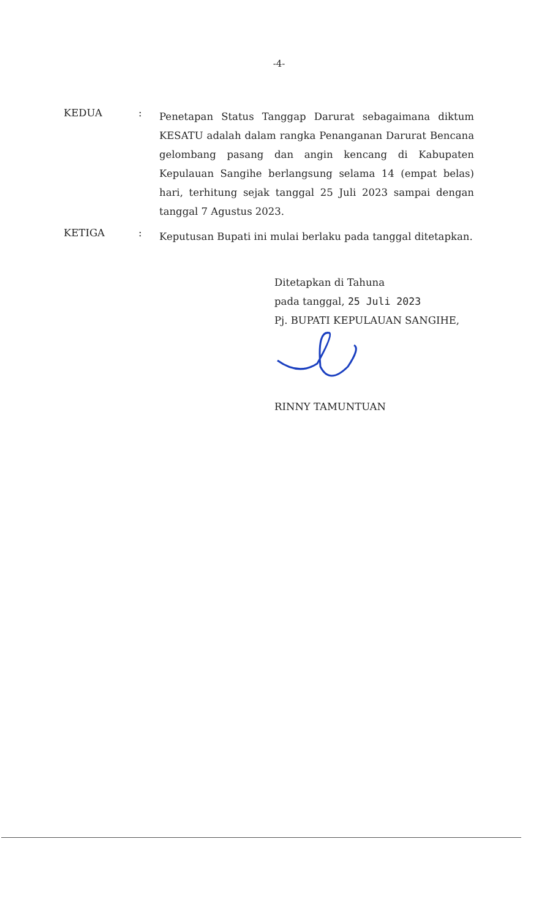-4-
KEDUA :
Penetapan Status Tanggap Darurat sebagaimana diktum KESATU adalah dalam rangka Penanganan Darurat Bencana gelombang pasang dan angin kencang di Kabupaten Kepulauan Sangihe berlangsung selama 14 (empat belas) hari, terhitung sejak tanggal 25 Juli 2023 sampai dengan tanggal 7 Agustus 2023.
KETIGA :
Keputusan Bupati ini mulai berlaku pada tanggal ditetapkan.
Ditetapkan di Tahuna
pada tanggal, 25 Juli 2023
Pj. BUPATI KEPULAUAN SANGIHE,
RINNY TAMUNTUAN